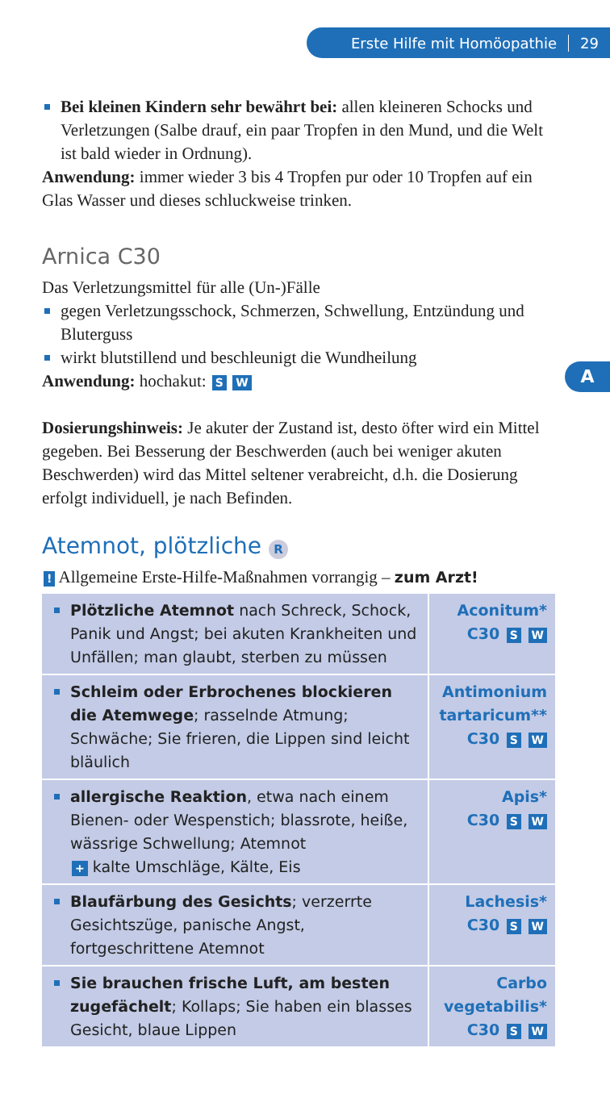Erste Hilfe mit Homöopathie 29
A
Bei kleinen Kindern sehr bewährt bei: allen kleineren Schocks und Verletzungen (Salbe drauf, ein paar Tropfen in den Mund, und die Welt ist bald wieder in Ordnung).
Anwendung: immer wieder 3 bis 4 Tropfen pur oder 10 Tropfen auf ein Glas Wasser und dieses schluckweise trinken.
Arnica C30
Das Verletzungsmittel für alle (Un-)Fälle
gegen Verletzungsschock, Schmerzen, Schwellung, Entzündung und Bluterguss
wirkt blutstillend und beschleunigt die Wundheilung
Anwendung: hochakut: S W
Dosierungshinweis: Je akuter der Zustand ist, desto öfter wird ein Mittel gegeben. Bei Besserung der Beschwerden (auch bei weniger akuten Beschwerden) wird das Mittel seltener verabreicht, d.h. die Dosierung erfolgt individuell, je nach Befinden.
Atemnot, plötzliche R
! Allgemeine Erste-Hilfe-Maßnahmen vorrangig – zum Arzt!
| Plötzliche Atemnot nach Schreck, Schock, Panik und Angst; bei akuten Krankheiten und Unfällen; man glaubt, sterben zu müssen | Aconitum* C30 S W |
| Schleim oder Erbrochenes blockieren die Atemwege ; rasselnde Atmung; Schwäche; Sie frieren, die Lippen sind leicht bläulich | Antimonium tartaricum** C30 S W |
| allergische Reaktion , etwa nach einem Bienen- oder Wespenstich; blassrote, heiße, wässrige Schwellung; Atemnot + kalte Umschläge, Kälte, Eis | Apis* C30 S W |
| Blaufärbung des Gesichts ; verzerrte Gesichtszüge, panische Angst, fortgeschrittene Atemnot | Lachesis* C30 S W |
| Sie brauchen frische Luft, am besten zugefächelt ; Kollaps; Sie haben ein blasses Gesicht, blaue Lippen | Carbo vegetabilis* C30 S W |